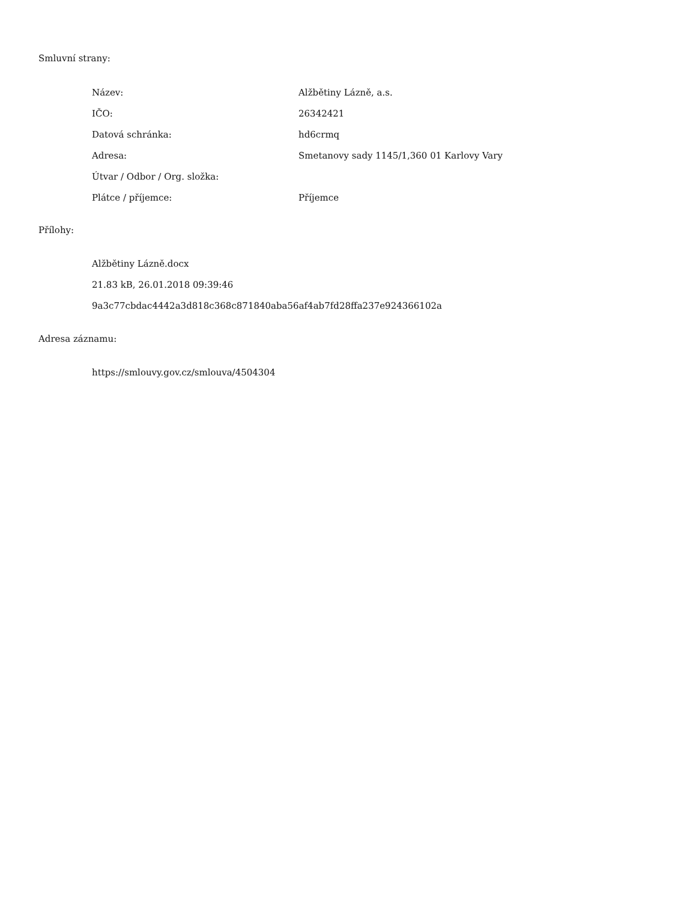Smluvní strany:
| Název: | Alžbětiny Lázně, a.s. |
| IČO: | 26342421 |
| Datová schránka: | hd6crmq |
| Adresa: | Smetanovy sady 1145/1,360 01 Karlovy Vary |
| Útvar / Odbor / Org. složka: | |
| Plátce / příjemce: | Příjemce |
Přílohy:
Alžbětiny Lázně.docx
21.83 kB, 26.01.2018 09:39:46
9a3c77cbdac4442a3d818c368c871840aba56af4ab7fd28ffa237e924366102a
Adresa záznamu:
https://smlouvy.gov.cz/smlouva/4504304